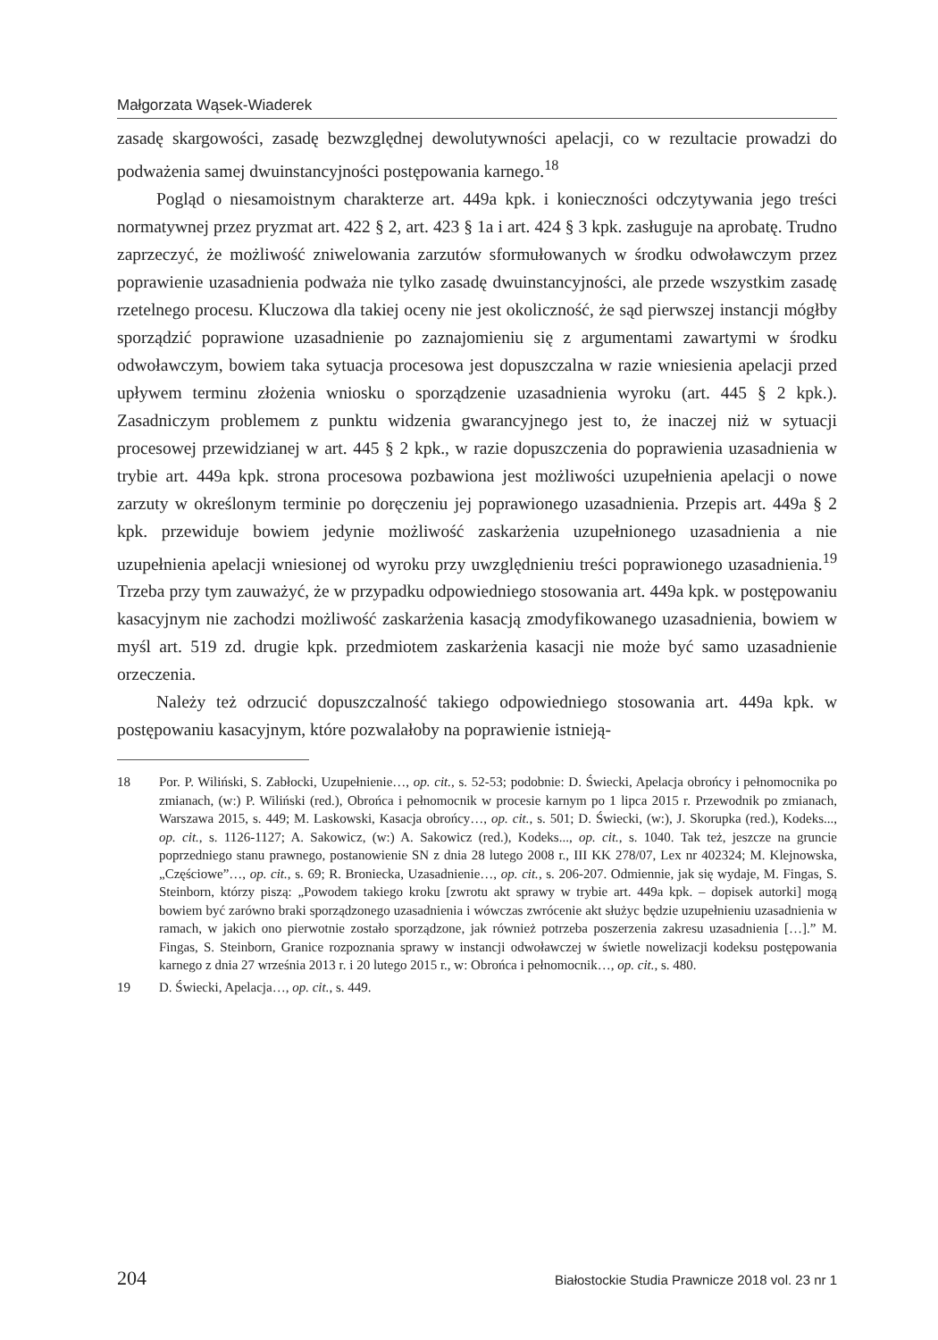Małgorzata Wąsek-Wiaderek
zasadę skargowości, zasadę bezwzględnej dewolutywności apelacji, co w rezultacie prowadzi do podważenia samej dwuinstancyjności postępowania karnego.<sup>18</sup>
Pogląd o niesamoistnym charakterze art. 449a kpk. i konieczności odczytywania jego treści normatywnej przez pryzmat art. 422 § 2, art. 423 § 1a i art. 424 § 3 kpk. zasługuje na aprobatę. Trudno zaprzeczyć, że możliwość zniwelowania zarzutów sformułowanych w środku odwoławczym przez poprawienie uzasadnienia podważa nie tylko zasadę dwuinstancyjności, ale przede wszystkim zasadę rzetelnego procesu. Kluczowa dla takiej oceny nie jest okoliczność, że sąd pierwszej instancji mógłby sporządzić poprawione uzasadnienie po zaznajomieniu się z argumentami zawartymi w środku odwoławczym, bowiem taka sytuacja procesowa jest dopuszczalna w razie wniesienia apelacji przed upływem terminu złożenia wniosku o sporządzenie uzasadnienia wyroku (art. 445 § 2 kpk.). Zasadniczym problemem z punktu widzenia gwarancyjnego jest to, że inaczej niż w sytuacji procesowej przewidzianej w art. 445 § 2 kpk., w razie dopuszczenia do poprawienia uzasadnienia w trybie art. 449a kpk. strona procesowa pozbawiona jest możliwości uzupełnienia apelacji o nowe zarzuty w określonym terminie po doręczeniu jej poprawionego uzasadnienia. Przepis art. 449a § 2 kpk. przewiduje bowiem jedynie możliwość zaskarżenia uzupełnionego uzasadnienia a nie uzupełnienia apelacji wniesionej od wyroku przy uwzględnieniu treści poprawionego uzasadnienia.<sup>19</sup> Trzeba przy tym zauważyć, że w przypadku odpowiedniego stosowania art. 449a kpk. w postępowaniu kasacyjnym nie zachodzi możliwość zaskarżenia kasacją zmodyfikowanego uzasadnienia, bowiem w myśl art. 519 zd. drugie kpk. przedmiotem zaskarżenia kasacji nie może być samo uzasadnienie orzeczenia.
Należy też odrzucić dopuszczalność takiego odpowiedniego stosowania art. 449a kpk. w postępowaniu kasacyjnym, które pozwalałoby na poprawienie istnieją-
18 Por. P. Wiliński, S. Zabłocki, Uzupełnienie…, op. cit., s. 52-53; podobnie: D. Świecki, Apelacja obrońcy i pełnomocnika po zmianach, (w:) P. Wiliński (red.), Obrońca i pełnomocnik w procesie karnym po 1 lipca 2015 r. Przewodnik po zmianach, Warszawa 2015, s. 449; M. Laskowski, Kasacja obrońcy…, op. cit., s. 501; D. Świecki, (w:), J. Skorupka (red.), Kodeks..., op. cit., s. 1126-1127; A. Sakowicz, (w:) A. Sakowicz (red.), Kodeks..., op. cit., s. 1040. Tak też, jeszcze na gruncie poprzedniego stanu prawnego, postanowienie SN z dnia 28 lutego 2008 r., III KK 278/07, Lex nr 402324; M. Klejnowska, „Częściowe”…, op. cit., s. 69; R. Broniecka, Uzasadnienie…, op. cit., s. 206-207. Odmiennie, jak się wydaje, M. Fingas, S. Steinborn, którzy piszą: „Powodem takiego kroku [zwrotu akt sprawy w trybie art. 449a kpk. – dopisek autorki] mogą bowiem być zarówno braki sporządzonego uzasadnienia i wówczas zwrócenie akt służyc będzie uzupełnieniu uzasadnienia w ramach, w jakich ono pierwotnie zostało sporządzone, jak również potrzeba poszerzenia zakresu uzasadnienia […].” M. Fingas, S. Steinborn, Granice rozpoznania sprawy w instancji odwoławczej w świetle nowelizacji kodeksu postępowania karnego z dnia 27 września 2013 r. i 20 lutego 2015 r., w: Obrońca i pełnomocnik…, op. cit., s. 480.
19 D. Świecki, Apelacja…, op. cit., s. 449.
204 Białostockie Studia Prawnicze 2018 vol. 23 nr 1